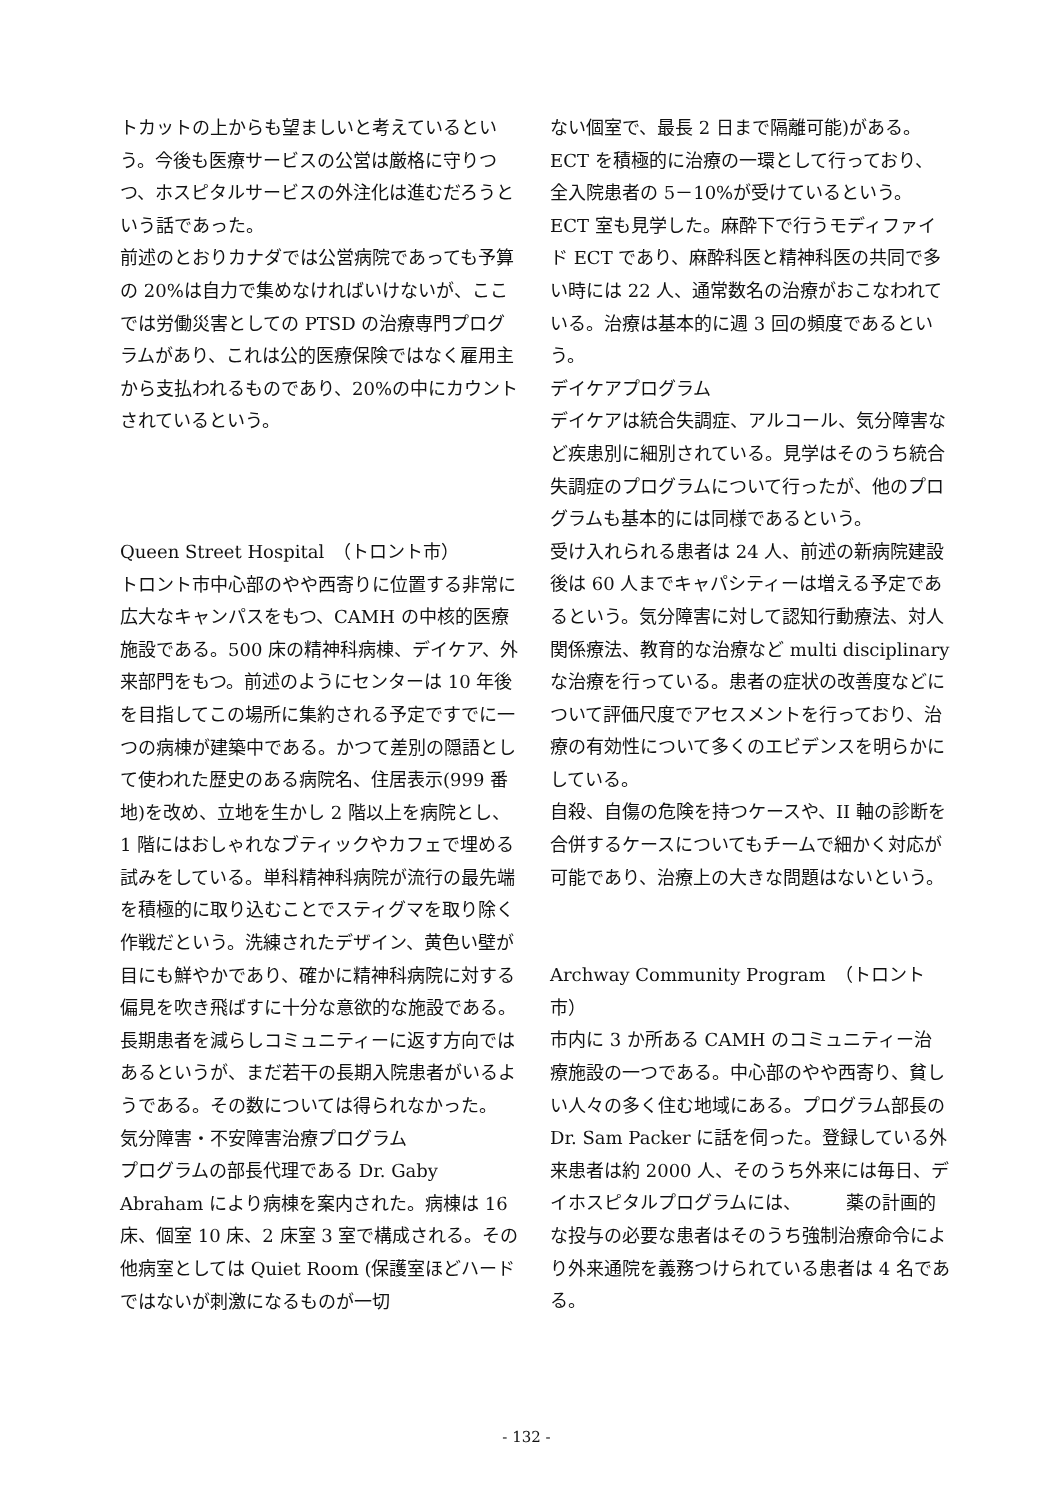トカットの上からも望ましいと考えているという。今後も医療サービスの公営は厳格に守りつつ、ホスピタルサービスの外注化は進むだろうという話であった。
前述のとおりカナダでは公営病院であっても予算の 20%は自力で集めなければいけないが、ここでは労働災害としての PTSD の治療専門プログラムがあり、これは公的医療保険ではなく雇用主から支払われるものであり、20%の中にカウントされているという。
Queen Street Hospital　（トロント市）
トロント市中心部のやや西寄りに位置する非常に広大なキャンパスをもつ、CAMH の中核的医療施設である。500 床の精神科病棟、デイケア、外来部門をもつ。前述のようにセンターは 10 年後を目指してこの場所に集約される予定ですでに一つの病棟が建築中である。かつて差別の隠語として使われた歴史のある病院名、住居表示(999 番地)を改め、立地を生かし 2 階以上を病院とし、1 階にはおしゃれなブティックやカフェで埋める試みをしている。単科精神科病院が流行の最先端を積極的に取り込むことでスティグマを取り除く作戦だという。洗練されたデザイン、黄色い壁が目にも鮮やかであり、確かに精神科病院に対する偏見を吹き飛ばすに十分な意欲的な施設である。長期患者を減らしコミュニティーに返す方向ではあるというが、まだ若干の長期入院患者がいるようである。その数については得られなかった。
気分障害・不安障害治療プログラム
プログラムの部長代理である Dr. Gaby Abraham により病棟を案内された。病棟は 16 床、個室 10 床、2 床室 3 室で構成される。その他病室としては Quiet Room (保護室ほどハードではないが刺激になるものが一切
ない個室で、最長 2 日まで隔離可能)がある。ECT を積極的に治療の一環として行っており、全入院患者の 5－10%が受けているという。ECT 室も見学した。麻酔下で行うモディファイド ECT であり、麻酔科医と精神科医の共同で多い時には 22 人、通常数名の治療がおこなわれている。治療は基本的に週 3 回の頻度であるという。
デイケアプログラム
デイケアは統合失調症、アルコール、気分障害など疾患別に細別されている。見学はそのうち統合失調症のプログラムについて行ったが、他のプログラムも基本的には同様であるという。
受け入れられる患者は 24 人、前述の新病院建設後は 60 人までキャパシティーは増える予定であるという。気分障害に対して認知行動療法、対人関係療法、教育的な治療など multi disciplinary な治療を行っている。患者の症状の改善度などについて評価尺度でアセスメントを行っており、治療の有効性について多くのエビデンスを明らかにしている。
自殺、自傷の危険を持つケースや、II 軸の診断を合併するケースについてもチームで細かく対応が可能であり、治療上の大きな問題はないという。
Archway Community Program　（トロント市）
市内に 3 か所ある CAMH のコミュニティー治療施設の一つである。中心部のやや西寄り、貧しい人々の多く住む地域にある。プログラム部長の Dr. Sam Packer に話を伺った。登録している外来患者は約 2000 人、そのうち外来には毎日、デイホスピタルプログラムには、　　　薬の計画的な投与の必要な患者はそのうち強制治療命令により外来通院を義務つけられている患者は 4 名である。
- 132 -